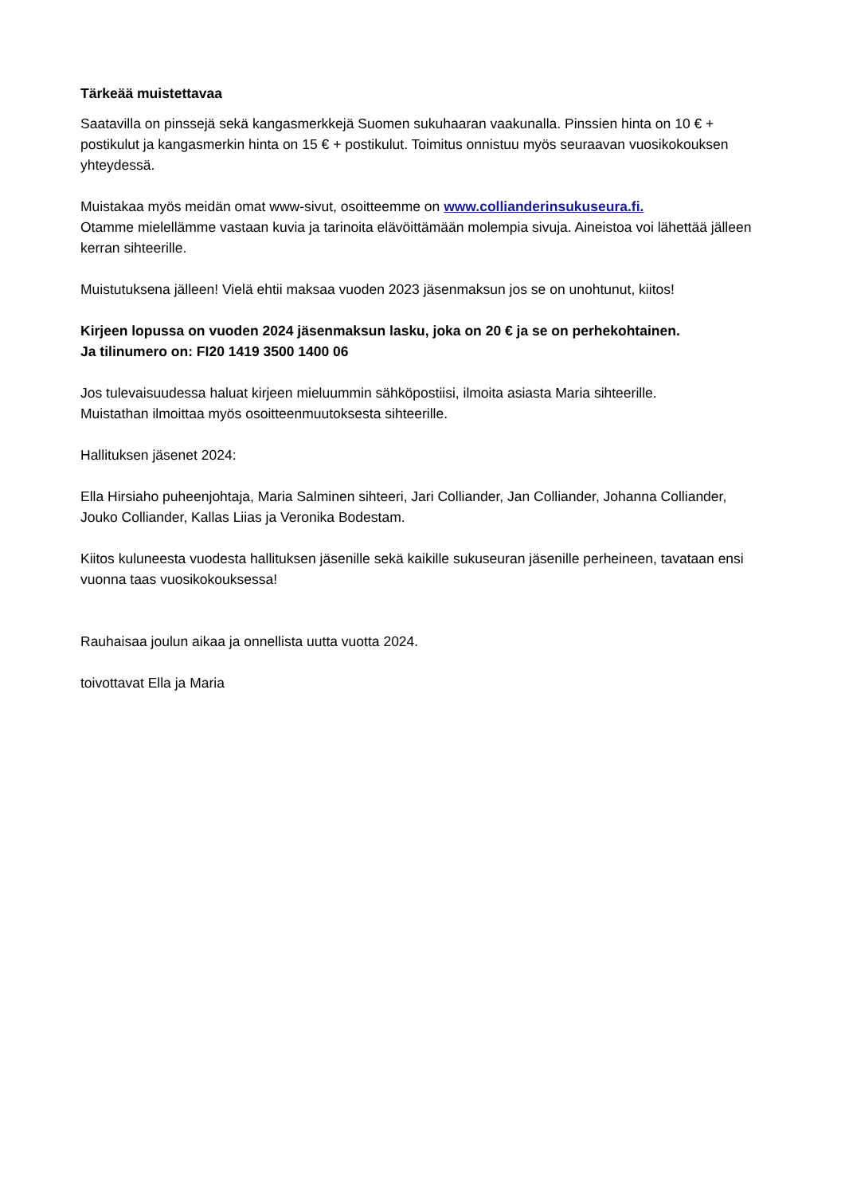Tärkeää muistettavaa
Saatavilla on pinssejä sekä kangasmerkkejä Suomen sukuhaaran vaakunalla. Pinssien hinta on 10 € + postikulut ja kangasmerkin hinta on 15 € + postikulut. Toimitus onnistuu myös seuraavan vuosikokouksen yhteydessä.
Muistakaa myös meidän omat www-sivut, osoitteemme on www.collianderinsukuseura.fi.
Otamme mielellämme vastaan kuvia ja tarinoita elävöittämään molempia sivuja. Aineistoa voi lähettää jälleen kerran sihteerille.
Muistutuksena jälleen! Vielä ehtii maksaa vuoden 2023 jäsenmaksun jos se on unohtunut, kiitos!
Kirjeen lopussa on vuoden 2024 jäsenmaksun lasku, joka on 20 € ja se on perhekohtainen.
Ja tilinumero on: FI20 1419 3500 1400 06
Jos tulevaisuudessa haluat kirjeen mieluummin sähköpostiisi, ilmoita asiasta Maria sihteerille.
Muistathan ilmoittaa myös osoitteenmuutoksesta sihteerille.
Hallituksen jäsenet 2024:
Ella Hirsiaho puheenjohtaja, Maria Salminen sihteeri, Jari Colliander, Jan Colliander, Johanna Colliander, Jouko Colliander, Kallas Liias ja Veronika Bodestam.
Kiitos kuluneesta vuodesta hallituksen jäsenille sekä kaikille sukuseuran jäsenille perheineen, tavataan ensi vuonna taas vuosikokouksessa!
Rauhaisaa joulun aikaa ja onnellista uutta vuotta 2024.
toivottavat Ella ja Maria